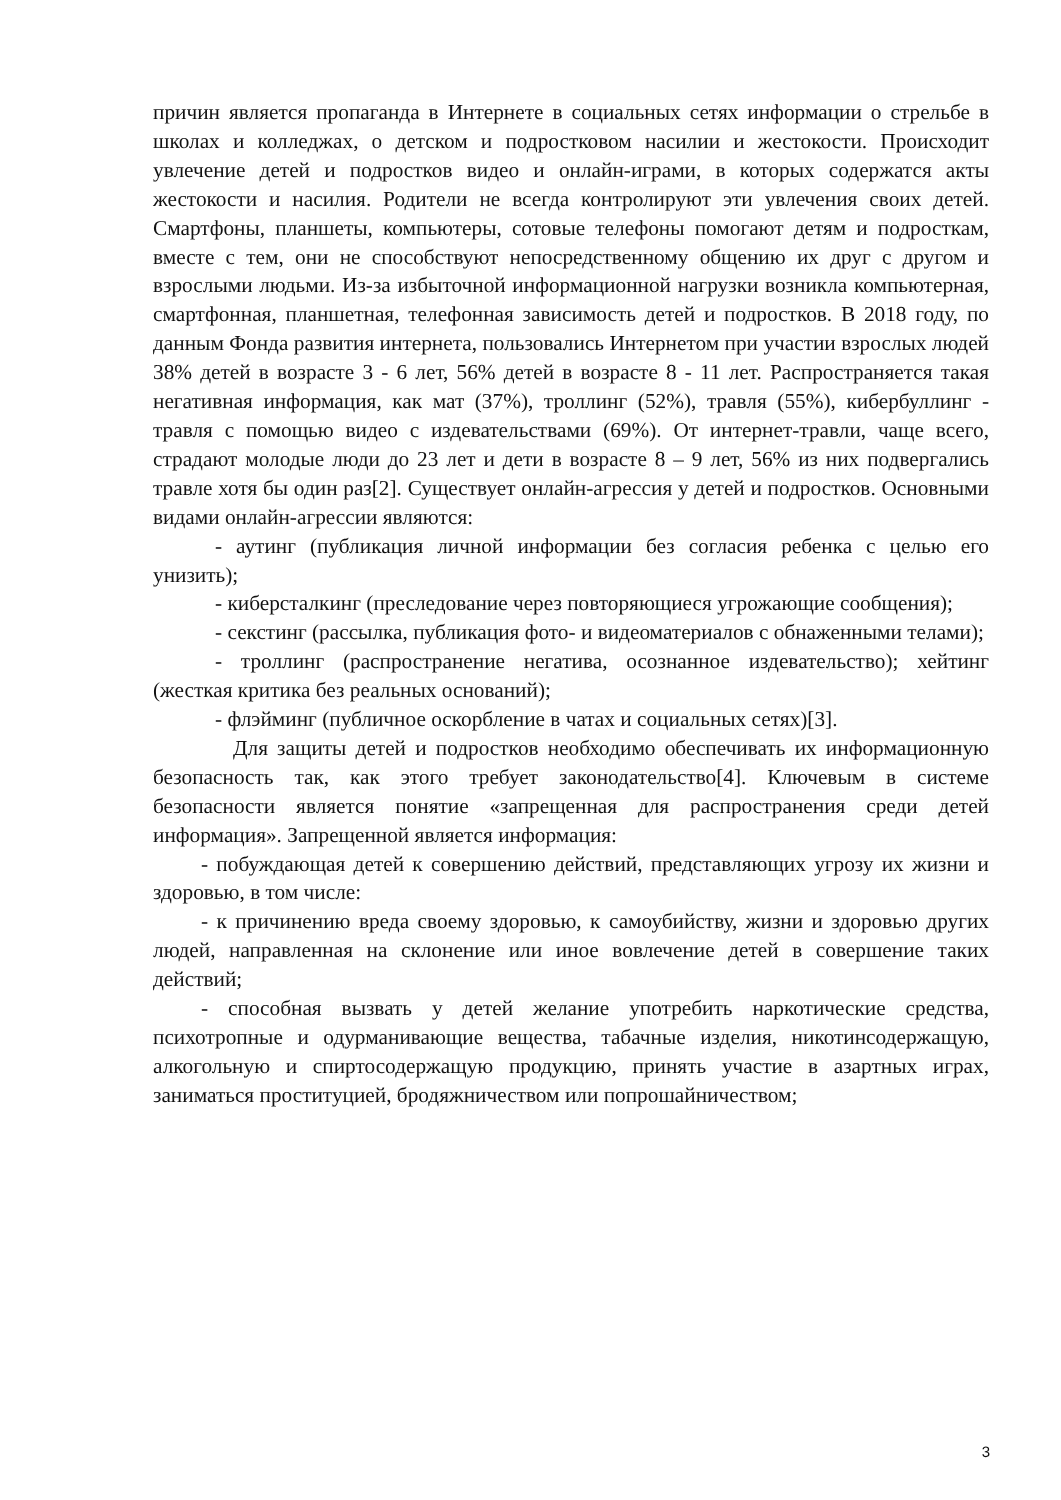причин является пропаганда в Интернете в социальных сетях информации о стрельбе в школах и колледжах, о детском и подростковом насилии и жестокости. Происходит увлечение детей и подростков видео и онлайн-играми, в которых содержатся акты жестокости и насилия. Родители не всегда контролируют эти увлечения своих детей. Смартфоны, планшеты, компьютеры, сотовые телефоны помогают детям и подросткам, вместе с тем, они не способствуют непосредственному общению их друг с другом и взрослыми людьми. Из-за избыточной информационной нагрузки возникла компьютерная, смартфонная, планшетная, телефонная зависимость детей и подростков. В 2018 году, по данным Фонда развития интернета, пользовались Интернетом при участии взрослых людей 38% детей в возрасте 3 - 6 лет, 56% детей в возрасте 8 - 11 лет. Распространяется такая негативная информация, как мат (37%), троллинг (52%), травля (55%), кибербуллинг - травля с помощью видео с издевательствами (69%). От интернет-травли, чаще всего, страдают молодые люди до 23 лет и дети в возрасте 8 – 9 лет, 56% из них подвергались травле хотя бы один раз[2]. Существует онлайн-агрессия у детей и подростков. Основными видами онлайн-агрессии являются:
- аутинг (публикация личной информации без согласия ребенка с целью его унизить);
- киберсталкинг (преследование через повторяющиеся угрожающие сообщения);
- секстинг (рассылка, публикация фото- и видеоматериалов с обнаженными телами);
- троллинг (распространение негатива, осознанное издевательство); хейтинг (жесткая критика без реальных оснований);
- флэйминг (публичное оскорбление в чатах и социальных сетях)[3].
Для защиты детей и подростков необходимо обеспечивать их информационную безопасность так, как этого требует законодательство[4]. Ключевым в системе безопасности является понятие «запрещенная для распространения среди детей информация». Запрещенной является информация:
- побуждающая детей к совершению действий, представляющих угрозу их жизни и здоровью, в том числе:
- к причинению вреда своему здоровью, к самоубийству, жизни и здоровью других людей, направленная на склонение или иное вовлечение детей в совершение таких действий;
- способная вызвать у детей желание употребить наркотические средства, психотропные и одурманивающие вещества, табачные изделия, никотинсодержащую, алкогольную и спиртосодержащую продукцию, принять участие в азартных играх, заниматься проституцией, бродяжничеством или попрошайничеством;
3